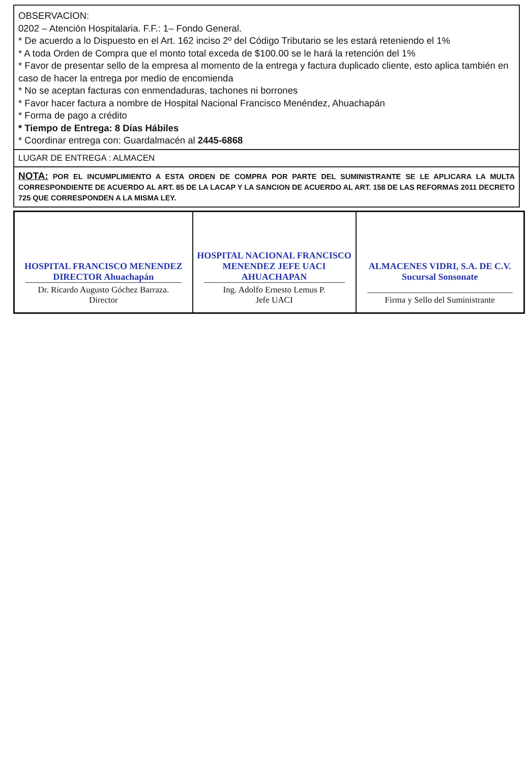OBSERVACION:
0202 – Atención Hospitalaria. F.F.: 1– Fondo General.
* De acuerdo a lo Dispuesto en el Art. 162 inciso 2º del Código Tributario se les estará reteniendo el 1%
* A toda Orden de Compra que el monto total exceda de $100.00 se le hará la retención del 1%
* Favor de presentar sello de la empresa al momento de la entrega y factura duplicado cliente, esto aplica también en caso de hacer la entrega por medio de encomienda
* No se aceptan facturas con enmendaduras, tachones ni borrones
* Favor hacer factura a nombre de Hospital Nacional Francisco Menéndez, Ahuachapán
* Forma de pago a crédito
* Tiempo de Entrega: 8 Días Hábiles
* Coordinar entrega con: Guardalmacén al 2445-6868
LUGAR DE ENTREGA : ALMACEN
NOTA: POR EL INCUMPLIMIENTO A ESTA ORDEN DE COMPRA POR PARTE DEL SUMINISTRANTE SE LE APLICARA LA MULTA CORRESPONDIENTE DE ACUERDO AL ART. 85 DE LA LACAP Y LA SANCION DE ACUERDO AL ART. 158 DE LAS REFORMAS 2011 DECRETO 725 QUE CORRESPONDEN A LA MISMA LEY.
| HOSPITAL FRANCISCO MENENDEZ DIRECTOR Ahuachapán Dr. Ricardo Augusto Góchez Barraza. Director | HOSPITAL NACIONAL FRANCISCO MENENDEZ JEFE UACI AHUACHAPAN Ing. Adolfo Ernesto Lemus P. Jefe UACI | ALMACENES VIDRI, S.A. DE C.V. Sucursal Sonsonate Firma y Sello del Suministrante |